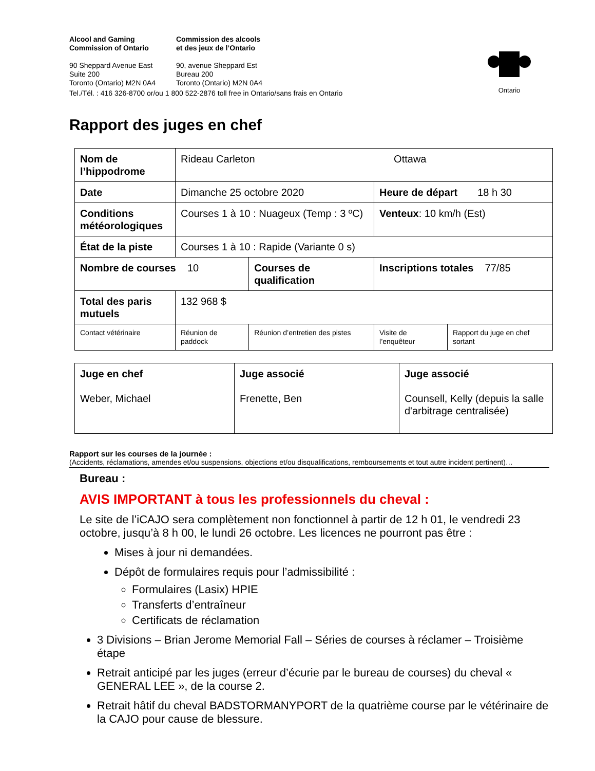Ontario
Alcool and Gaming
Commission of Ontario
Commission des alcools
et des jeux de l’Ontario
90 Sheppard Avenue East
Suite 200
Toronto (Ontario) M2N 0A4
90, avenue Sheppard Est
Bureau 200
Toronto (Ontario) M2N 0A4
Tel./Tél. : 416 326-8700 or/ou 1 800 522-2876 toll free in Ontario/sans frais en Ontario
Rapport des juges en chef
| Nom de l’hippodrome | Rideau Carleton Ottawa | | | |
| Date | Dimanche 25 octobre 2020 | | Heure de départ 18 h 30 | |
| Conditions météorologiques | Courses 1 à 10 : Nuageux (Temp : 3 ºC) | | Venteux : 10 km/h (Est) | |
| État de la piste | Courses 1 à 10 : Rapide (Variante 0 s) | | | |
| Nombre de courses 10 | | Courses de qualification | Inscriptions totales 77/85 | |
| Total des paris mutuels | 132 968 $ | | | |
| Contact vétérinaire | Réunion de paddock | Réunion d’entretien des pistes | Visite de l’enquêteur | Rapport du juge en chef sortant |
| Juge en chef Weber, Michael | Juge associé Frenette, Ben | Juge associé Counsell, Kelly (depuis la salle d'arbitrage centralisée) |
Rapport sur les courses de la journée :
(Accidents, réclamations, amendes et/ou suspensions, objections et/ou disqualifications, remboursements et tout autre incident pertinent)…
Bureau :
AVIS IMPORTANT à tous les professionnels du cheval :
Le site de l’iCAJO sera complètement non fonctionnel à partir de 12 h 01, le vendredi 23 octobre, jusqu’à 8 h 00, le lundi 26 octobre. Les licences ne pourront pas être :
Mises à jour ni demandées.
Dépôt de formulaires requis pour l’admissibilité :
Formulaires (Lasix) HPIE
Transferts d’entraîneur
Certificats de réclamation
3 Divisions – Brian Jerome Memorial Fall – Séries de courses à réclamer – Troisième étape
Retrait anticipé par les juges (erreur d’écurie par le bureau de courses) du cheval « GENERAL LEE », de la course 2.
Retrait hâtif du cheval BADSTORMANYPORT de la quatrième course par le vétérinaire de la CAJO pour cause de blessure.